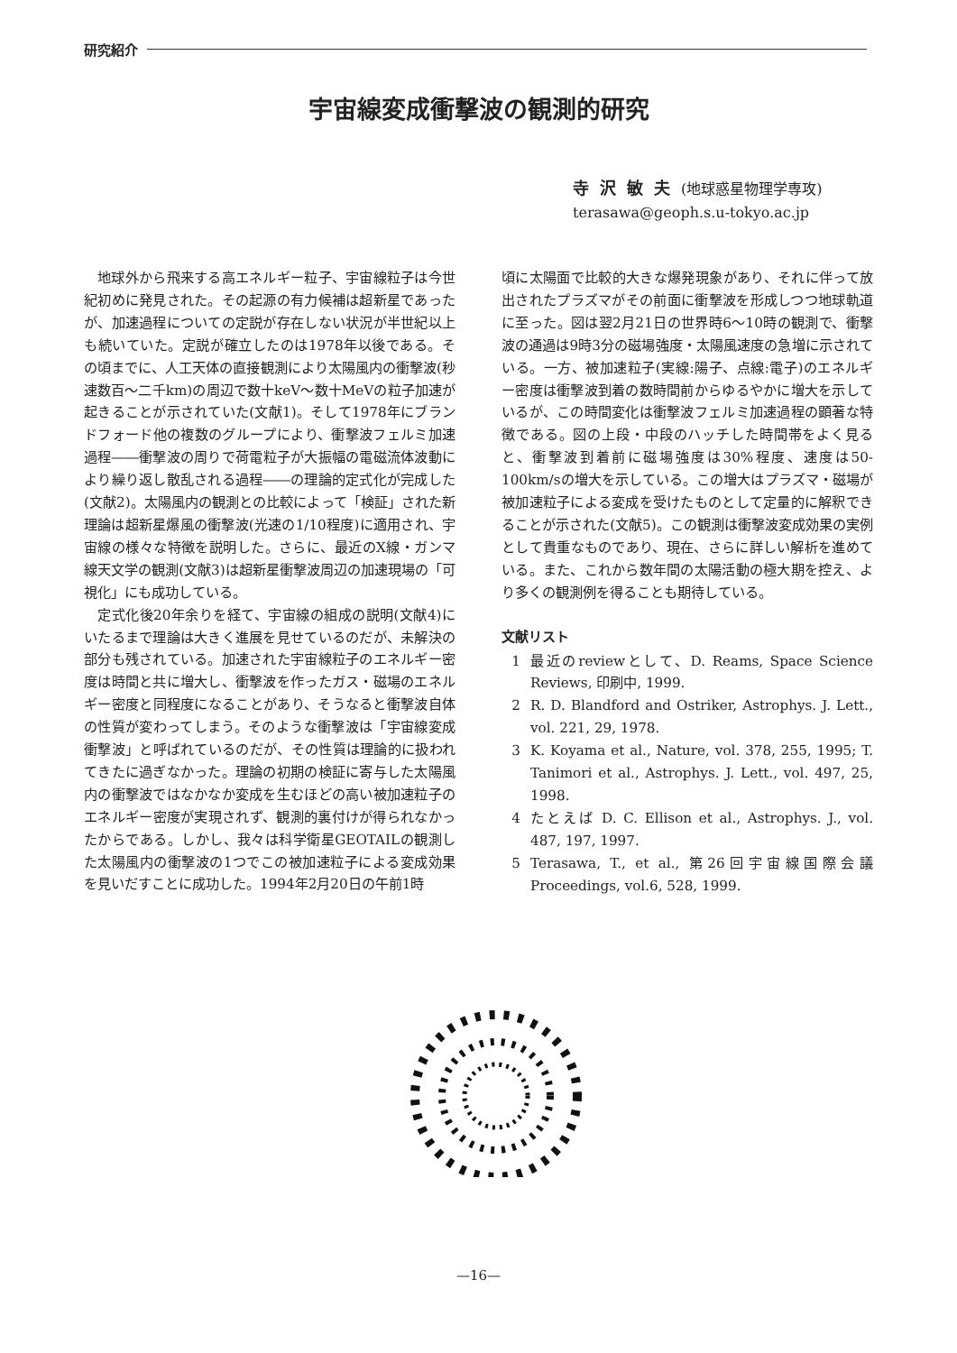研究紹介
宇宙線変成衝撃波の観測的研究
寺沢敏夫(地球惑星物理学専攻)
terasawa@geoph.s.u-tokyo.ac.jp
地球外から飛来する高エネルギー粒子、宇宙線粒子は今世紀初めに発見された。その起源の有力候補は超新星であったが、加速過程についての定説が存在しない状況が半世紀以上も続いていた。定説が確立したのは1978年以後である。その頃までに、人工天体の直接観測により太陽風内の衝撃波(秒速数百〜二千km)の周辺で数十keV〜数十MeVの粒子加速が起きることが示されていた(文献1)。そして1978年にブランドフォード他の複数のグループにより、衝撃波フェルミ加速過程――衝撃波の周りで荷電粒子が大振幅の電磁流体波動により繰り返し散乱される過程――の理論的定式化が完成した(文献2)。太陽風内の観測との比較によって「検証」された新理論は超新星爆風の衝撃波(光速の1/10程度)に適用され、宇宙線の様々な特徴を説明した。さらに、最近のX線・ガンマ線天文学の観測(文献3)は超新星衝撃波周辺の加速現場の「可視化」にも成功している。
定式化後20年余りを経て、宇宙線の組成の説明(文献4)にいたるまで理論は大きく進展を見せているのだが、未解決の部分も残されている。加速された宇宙線粒子のエネルギー密度は時間と共に増大し、衝撃波を作ったガス・磁場のエネルギー密度と同程度になることがあり、そうなると衝撃波自体の性質が変わってしまう。そのような衝撃波は「宇宙線変成衝撃波」と呼ばれているのだが、その性質は理論的に扱われてきたに過ぎなかった。理論の初期の検証に寄与した太陽風内の衝撃波ではなかなか変成を生むほどの高い被加速粒子のエネルギー密度が実現されず、観測的裏付けが得られなかったからである。しかし、我々は科学衛星GEOTAILの観測した太陽風内の衝撃波の1つでこの被加速粒子による変成効果を見いだすことに成功した。1994年2月20日の午前1時
頃に太陽面で比較的大きな爆発現象があり、それに伴って放出されたプラズマがその前面に衝撃波を形成しつつ地球軌道に至った。図は翌2月21日の世界時6〜10時の観測で、衝撃波の通過は9時3分の磁場強度・太陽風速度の急増に示されている。一方、被加速粒子(実線:陽子、点線:電子)のエネルギー密度は衝撃波到着の数時間前からゆるやかに増大を示しているが、この時間変化は衝撃波フェルミ加速過程の顕著な特徴である。図の上段・中段のハッチした時間帯をよく見ると、衝撃波到着前に磁場強度は30%程度、速度は50-100km/sの増大を示している。この増大はプラズマ・磁場が被加速粒子による変成を受けたものとして定量的に解釈できることが示された(文献5)。この観測は衝撃波変成効果の実例として貴重なものであり、現在、さらに詳しい解析を進めている。また、これから数年間の太陽活動の極大期を控え、より多くの観測例を得ることも期待している。
文献リスト
1 最近のreviewとして、D. Reams, Space Science Reviews, 印刷中, 1999.
2 R. D. Blandford and Ostriker, Astrophys. J. Lett., vol. 221, 29, 1978.
3 K. Koyama et al., Nature, vol. 378, 255, 1995; T. Tanimori et al., Astrophys. J. Lett., vol. 497, 25, 1998.
4 たとえば D. C. Ellison et al., Astrophys. J., vol. 487, 197, 1997.
5 Terasawa, T., et al., 第26回宇宙線国際会議 Proceedings, vol.6, 528, 1999.
—16—